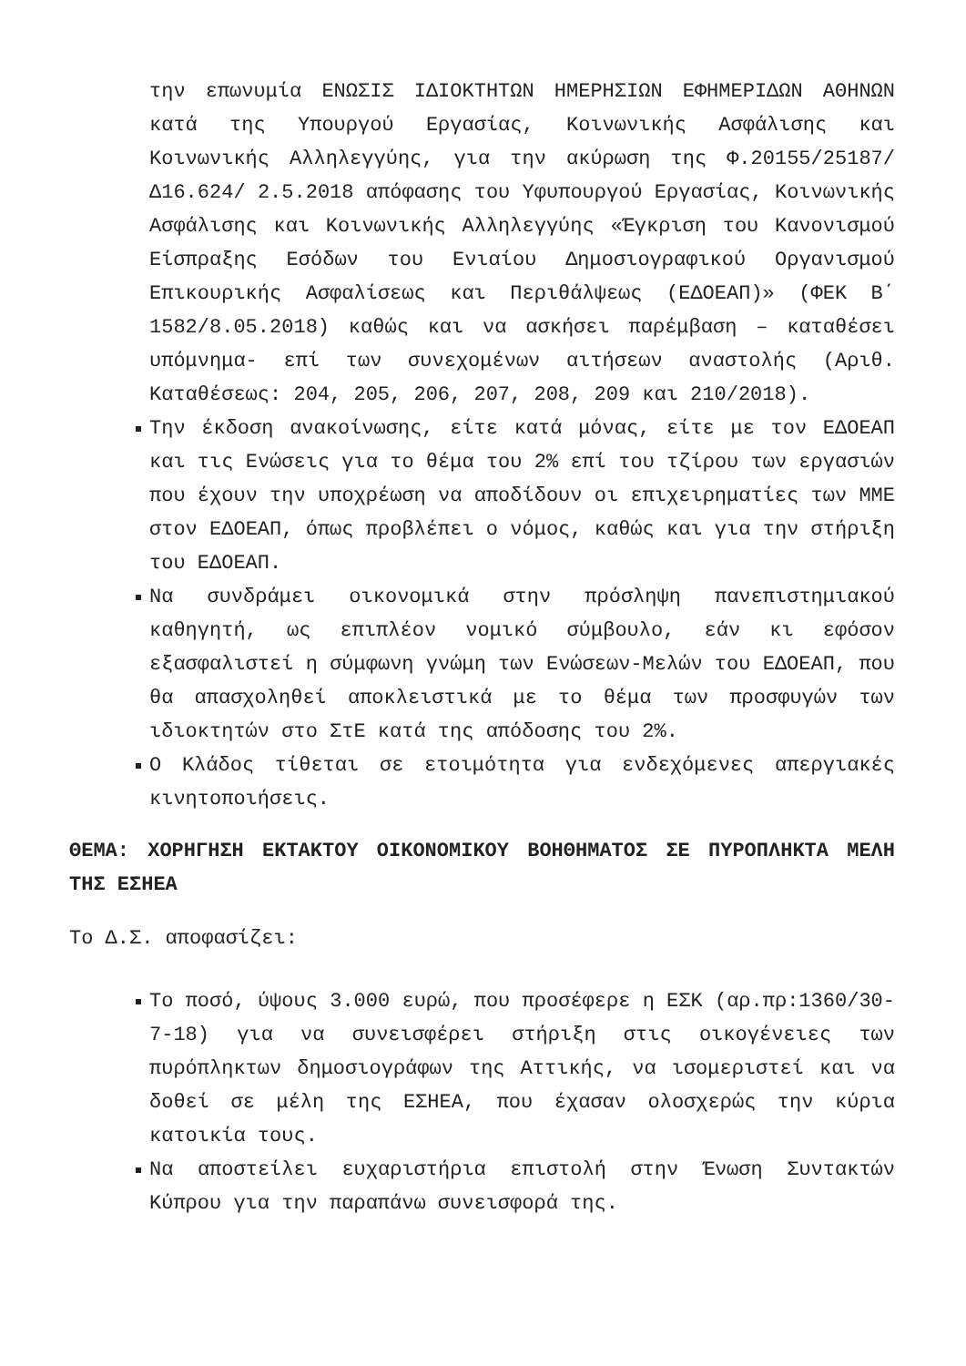την επωνυμία ΕΝΩΣΙΣ ΙΔΙΟΚΤΗΤΩΝ ΗΜΕΡΗΣΙΩΝ ΕΦΗΜΕΡΙΔΩΝ ΑΘΗΝΩΝ κατά της Υπουργού Εργασίας, Κοινωνικής Ασφάλισης και Κοινωνικής Αλληλεγγύης, για την ακύρωση της Φ.20155/25187/Δ16.624/ 2.5.2018 απόφασης του Υφυπουργού Εργασίας, Κοινωνικής Ασφάλισης και Κοινωνικής Αλληλεγγύης «Έγκριση του Κανονισμού Είσπραξης Εσόδων του Ενιαίου Δημοσιογραφικού Οργανισμού Επικουρικής Ασφαλίσεως και Περιθάλψεως (ΕΔΟΕΑΠ)» (ΦΕΚ Β΄ 1582/8.05.2018) καθώς και να ασκήσει παρέμβαση – καταθέσει υπόμνημα- επί των συνεχομένων αιτήσεων αναστολής (Αριθ. Καταθέσεως: 204, 205, 206, 207, 208, 209 και 210/2018).
Την έκδοση ανακοίνωσης, είτε κατά μόνας, είτε με τον ΕΔΟΕΑΠ και τις Ενώσεις για το θέμα του 2% επί του τζίρου των εργασιών που έχουν την υποχρέωση να αποδίδουν οι επιχειρηματίες των ΜΜΕ στον ΕΔΟΕΑΠ, όπως προβλέπει ο νόμος, καθώς και για την στήριξη του ΕΔΟΕΑΠ.
Να συνδράμει οικονομικά στην πρόσληψη πανεπιστημιακού καθηγητή, ως επιπλέον νομικό σύμβουλο, εάν κι εφόσον εξασφαλιστεί η σύμφωνη γνώμη των Ενώσεων-Μελών του ΕΔΟΕΑΠ, που θα απασχοληθεί αποκλειστικά με το θέμα των προσφυγών των ιδιοκτητών στο ΣτΕ κατά της απόδοσης του 2%.
Ο Κλάδος τίθεται σε ετοιμότητα για ενδεχόμενες απεργιακές κινητοποιήσεις.
ΘΕΜΑ: ΧΟΡΗΓΗΣΗ ΕΚΤΑΚΤΟΥ ΟΙΚΟΝΟΜΙΚΟΥ ΒΟΗΘΗΜΑΤΟΣ ΣΕ ΠΥΡΟΠΛΗΚΤΑ ΜΕΛΗ ΤΗΣ ΕΣΗΕΑ
Το Δ.Σ. αποφασίζει:
Το ποσό, ύψους 3.000 ευρώ, που προσέφερε η ΕΣΚ (αρ.πρ:1360/30-7-18) για να συνεισφέρει στήριξη στις οικογένειες των πυρόπληκτων δημοσιογράφων της Αττικής, να ισομεριστεί και να δοθεί σε μέλη της ΕΣΗΕΑ, που έχασαν ολοσχερώς την κύρια κατοικία τους.
Να αποστείλει ευχαριστήρια επιστολή στην Ένωση Συντακτών Κύπρου για την παραπάνω συνεισφορά της.